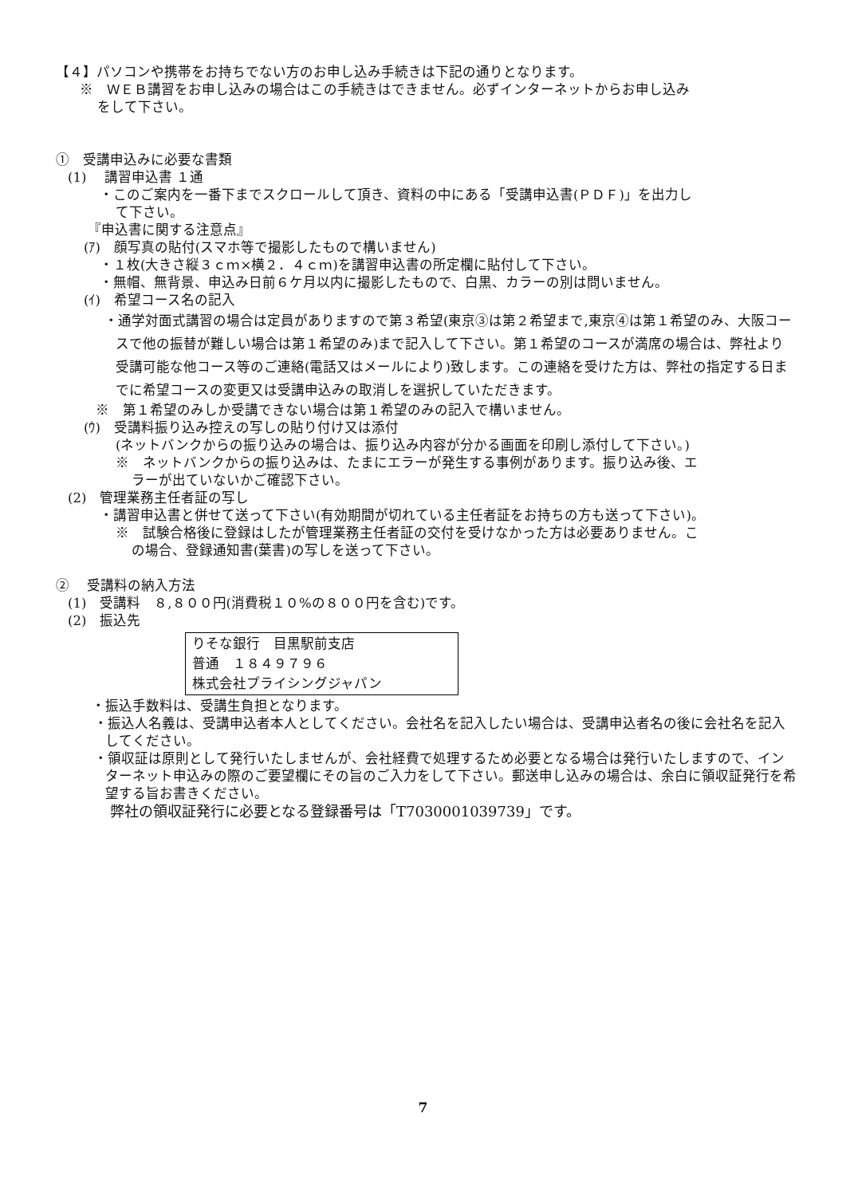【４】パソコンや携帯をお持ちでない方のお申し込み手続きは下記の通りとなります。
※　ＷＥＢ講習をお申し込みの場合はこの手続きはできません。必ずインターネットからお申し込み
をして下さい。
①　受講申込みに必要な書類
(1)　 講習申込書 １通
・このご案内を一番下までスクロールして頂き、資料の中にある「受講申込書(ＰＤＦ)」を出力し
て下さい。
『申込書に関する注意点』
(ｱ)　顔写真の貼付(スマホ等で撮影したもので構いません)
・１枚(大きさ縦３ｃｍ×横２．４ｃｍ)を講習申込書の所定欄に貼付して下さい。
・無帽、無背景、申込み日前６ケ月以内に撮影したもので、白黒、カラーの別は問いません。
(ｲ)　希望コース名の記入
・通学対面式講習の場合は定員がありますので第３希望(東京③は第２希望まで,東京④は第１希望のみ、大阪コースで他の振替が難しい場合は第１希望のみ)まで記入して下さい。第１希望のコースが満席の場合は、弊社より受講可能な他コース等のご連絡(電話又はメールにより)致します。この連絡を受けた方は、弊社の指定する日までに希望コースの変更又は受講申込みの取消しを選択していただきます。
※　第１希望のみしか受講できない場合は第１希望のみの記入で構いません。
(ｳ)　受講料振り込み控えの写しの貼り付け又は添付
(ネットバンクからの振り込みの場合は、振り込み内容が分かる画面を印刷し添付して下さい。)
※　ネットバンクからの振り込みは、たまにエラーが発生する事例があります。振り込み後、エ
ラーが出ていないかご確認下さい。
(2)　管理業務主任者証の写し
・講習申込書と併せて送って下さい(有効期間が切れている主任者証をお持ちの方も送って下さい)。
※　試験合格後に登録はしたが管理業務主任者証の交付を受けなかった方は必要ありません。こ
の場合、登録通知書(葉書)の写しを送って下さい。
②　 受講料の納入方法
(1)　受講料　８,８００円(消費税１０%の８００円を含む)です。
(2)　振込先
りそな銀行　目黒駅前支店
普通　１８４９７９６
株式会社プライシングジャパン
・振込手数料は、受講生負担となります。
・振込人名義は、受講申込者本人としてください。会社名を記入したい場合は、受講申込者名の後に会社名を記入してください。
・領収証は原則として発行いたしませんが、会社経費で処理するため必要となる場合は発行いたしますので、インターネット申込みの際のご要望欄にその旨のご入力をして下さい。郵送申し込みの場合は、余白に領収証発行を希望する旨お書きください。
弊社の領収証発行に必要となる登録番号は「T7030001039739」です。
7